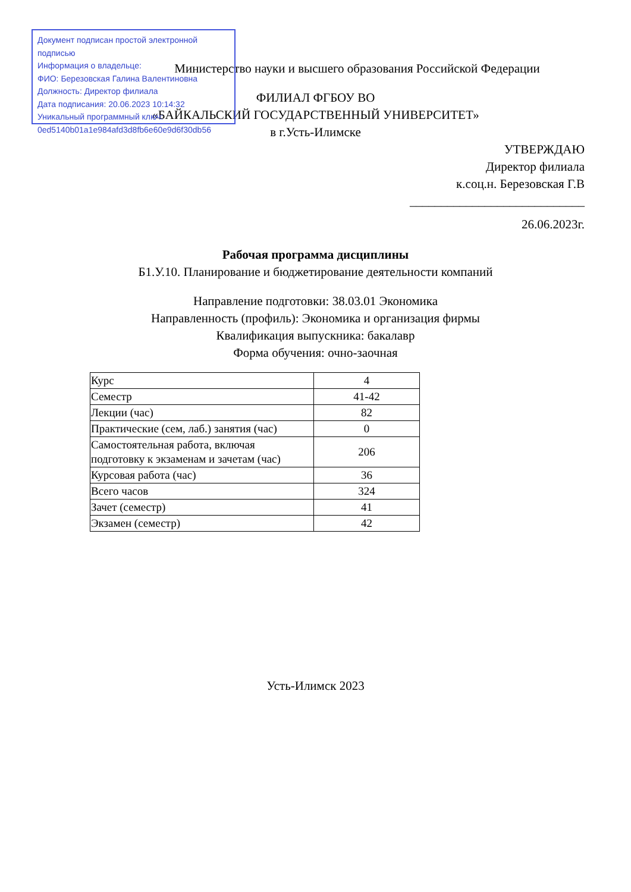Документ подписан простой электронной подписью
Информация о владельце:
ФИО: Березовская Галина Валентиновна
Должность: Директор филиала
Дата подписания: 20.06.2023 10:14:32
Уникальный программный ключ:
0ed5140b01a1e984afd3d8fb6e60e9d6f30db56
Министерство науки и высшего образования Российской Федерации
ФИЛИАЛ ФГБОУ ВО
«БАЙКАЛЬСКИЙ ГОСУДАРСТВЕННЫЙ УНИВЕРСИТЕТ»
в г.Усть-Илимске
УТВЕРЖДАЮ
Директор филиала
к.соц.н. Березовская Г.В
____________________________
26.06.2023г.
Рабочая программа дисциплины
Б1.У.10. Планирование и бюджетирование деятельности компаний
Направление подготовки: 38.03.01 Экономика
Направленность (профиль): Экономика и организация фирмы
Квалификация выпускника: бакалавр
Форма обучения: очно-заочная
| Курс | 4 |
| Семестр | 41-42 |
| Лекции (час) | 82 |
| Практические (сем, лаб.) занятия (час) | 0 |
| Самостоятельная работа, включая подготовку к экзаменам и зачетам (час) | 206 |
| Курсовая работа (час) | 36 |
| Всего часов | 324 |
| Зачет (семестр) | 41 |
| Экзамен (семестр) | 42 |
Усть-Илимск 2023